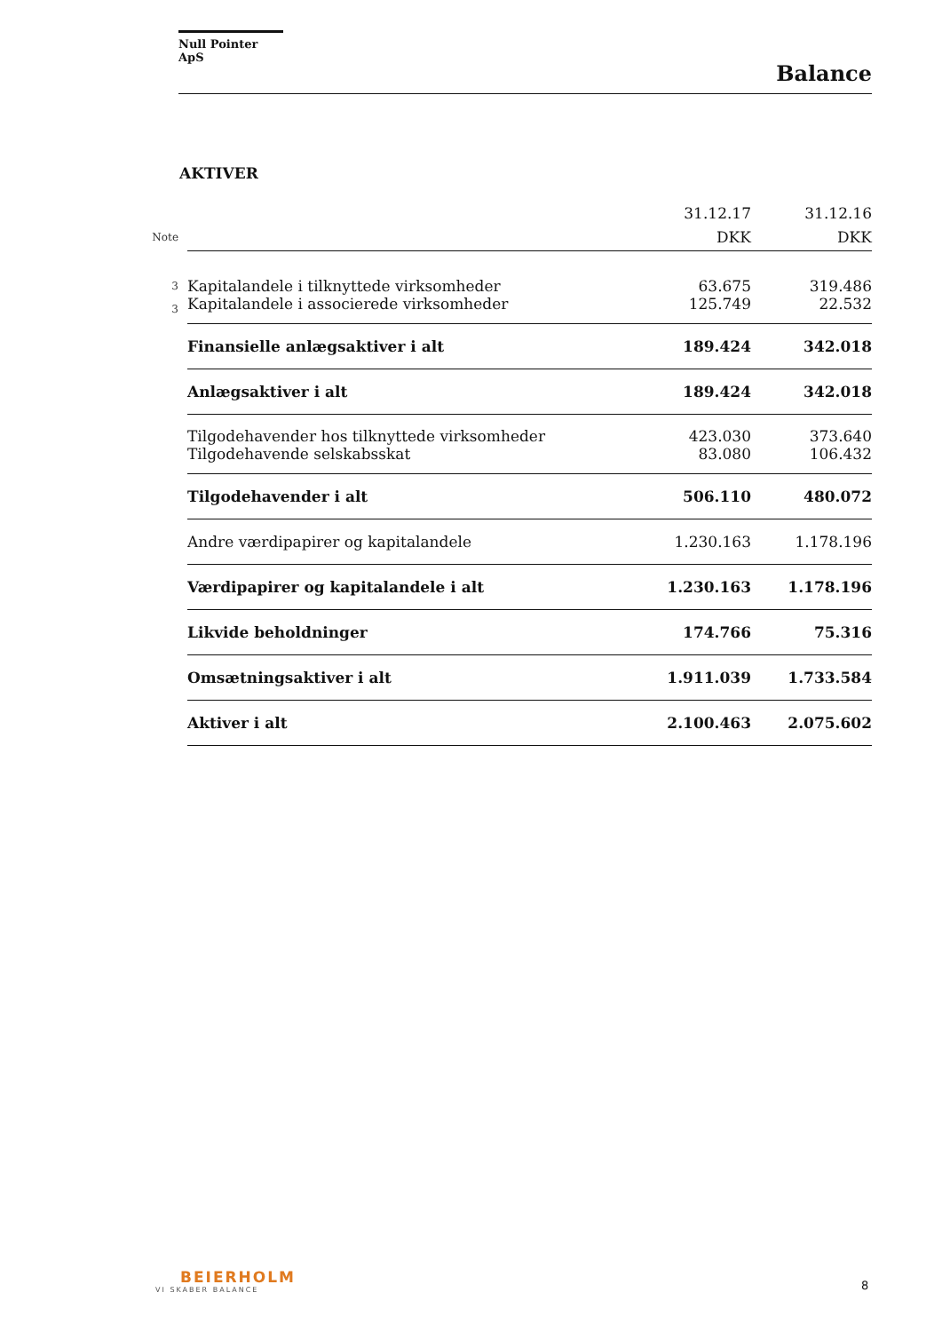Null Pointer ApS
Balance
AKTIVER
| | | 31.12.17 | 31.12.16 |
| --- | --- | --- | --- |
| Note | | DKK | DKK |
| 3 | Kapitalandele i tilknyttede virksomheder | 63.675 | 319.486 |
| 3 | Kapitalandele i associerede virksomheder | 125.749 | 22.532 |
| | Finansielle anlægsaktiver i alt | 189.424 | 342.018 |
| | Anlægsaktiver i alt | 189.424 | 342.018 |
| | Tilgodehavender hos tilknyttede virksomheder | 423.030 | 373.640 |
| | Tilgodehavende selskabsskat | 83.080 | 106.432 |
| | Tilgodehavender i alt | 506.110 | 480.072 |
| | Andre værdipapirer og kapitalandele | 1.230.163 | 1.178.196 |
| | Værdipapirer og kapitalandele i alt | 1.230.163 | 1.178.196 |
| | Likvide beholdninger | 174.766 | 75.316 |
| | Omsætningsaktiver i alt | 1.911.039 | 1.733.584 |
| | Aktiver i alt | 2.100.463 | 2.075.602 |
BEIERHOLM
VI SKABER BALANCE
8